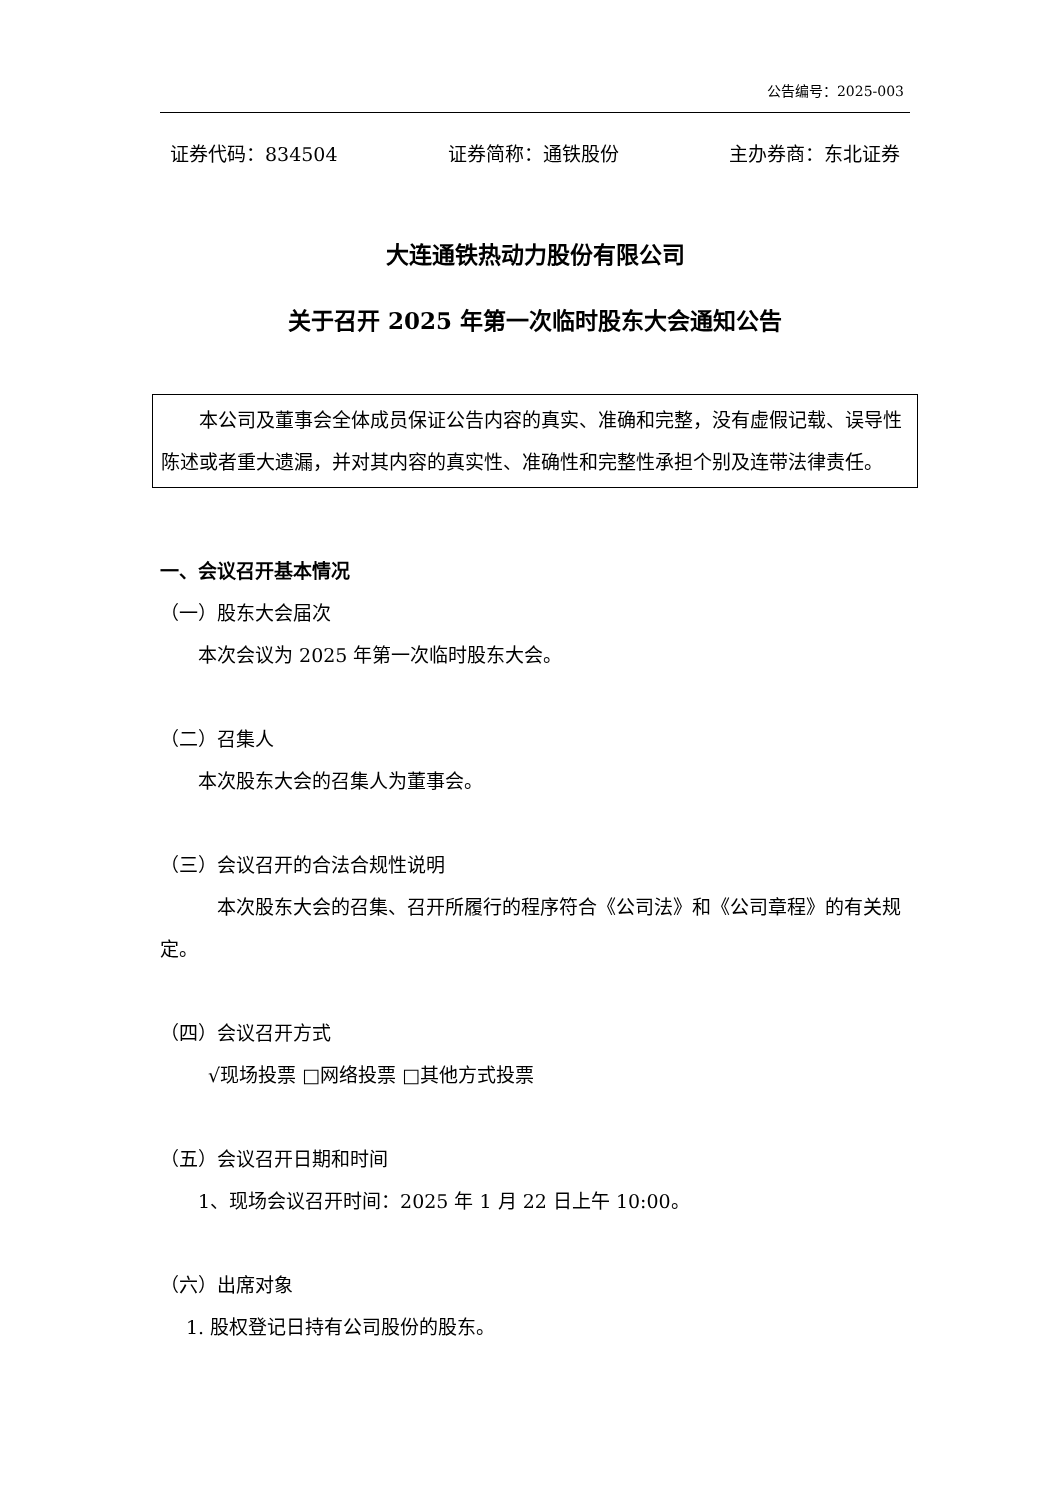公告编号：2025-003
证券代码：834504 证券简称：通铁股份 主办券商：东北证券
大连通铁热动力股份有限公司
关于召开 2025 年第一次临时股东大会通知公告
本公司及董事会全体成员保证公告内容的真实、准确和完整，没有虚假记载、误导性陈述或者重大遗漏，并对其内容的真实性、准确性和完整性承担个别及连带法律责任。
一、会议召开基本情况
（一）股东大会届次
本次会议为 2025 年第一次临时股东大会。
（二）召集人
本次股东大会的召集人为董事会。
（三）会议召开的合法合规性说明
本次股东大会的召集、召开所履行的程序符合《公司法》和《公司章程》的有关规定。
（四）会议召开方式
√现场投票 □网络投票 □其他方式投票
（五）会议召开日期和时间
1、现场会议召开时间：2025 年 1 月 22 日上午 10:00。
（六）出席对象
1. 股权登记日持有公司股份的股东。